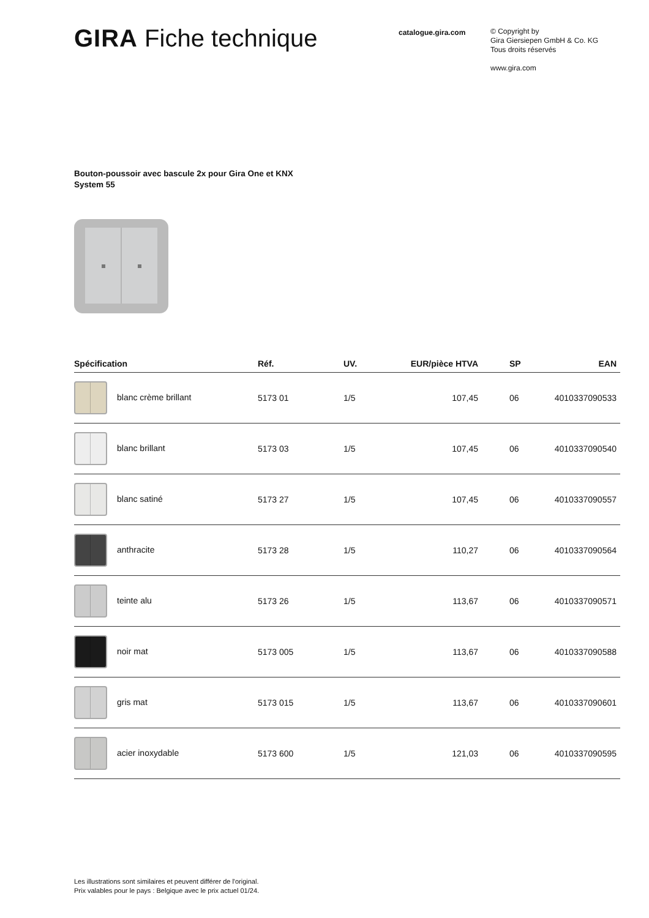GIRA Fiche technique
catalogue.gira.com
© Copyright by
Gira Giersiepen GmbH & Co. KG
Tous droits réservés
www.gira.com
Bouton-poussoir avec bascule 2x pour Gira One et KNX
System 55
| Spécification | Réf. | UV. | EUR/pièce HTVA | SP | EAN |
| --- | --- | --- | --- | --- | --- |
| blanc crème brillant | 5173 01 | 1/5 | 107,45 | 06 | 4010337090533 |
| blanc brillant | 5173 03 | 1/5 | 107,45 | 06 | 4010337090540 |
| blanc satiné | 5173 27 | 1/5 | 107,45 | 06 | 4010337090557 |
| anthracite | 5173 28 | 1/5 | 110,27 | 06 | 4010337090564 |
| teinte alu | 5173 26 | 1/5 | 113,67 | 06 | 4010337090571 |
| noir mat | 5173 005 | 1/5 | 113,67 | 06 | 4010337090588 |
| gris mat | 5173 015 | 1/5 | 113,67 | 06 | 4010337090601 |
| acier inoxydable | 5173 600 | 1/5 | 121,03 | 06 | 4010337090595 |
Les illustrations sont similaires et peuvent différer de l'original.
Prix valables pour le pays : Belgique avec le prix actuel 01/24.